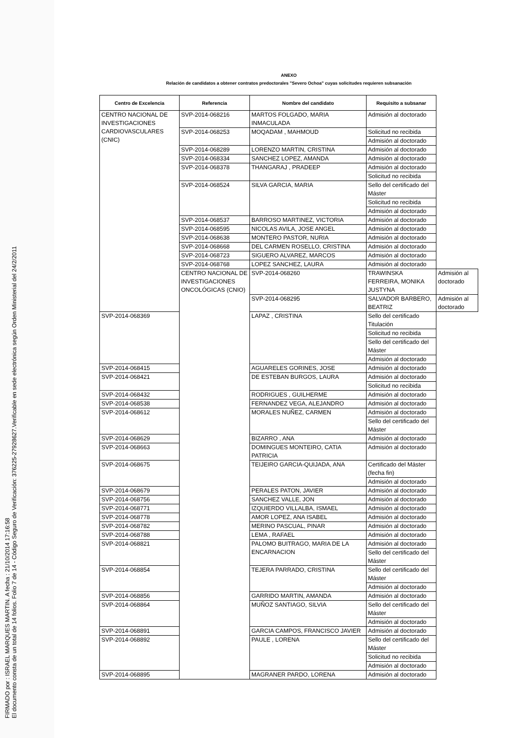FIRMADO por : ISRAEL MARQUES MARTIN. A fecha : 21/10/2014 17:16:58
El documento consta de un total de 14 folios. Folio 7 de 14 - Código Seguro de Verificación: 376225-27928627.Verificable en sede electrónica según Orden Ministerial del 24/2/2011
ANEXO
Relación de candidatos a obtener contratos predoctorales "Severo Ochoa" cuyas solicitudes requieren subsanación
| Centro de Excelencia | Referencia | Nombre del candidato | Requisito a subsanar | |
| --- | --- | --- | --- | --- |
| CENTRO NACIONAL DE INVESTIGACIONES CARDIOVASCULARES (CNIC) | SVP-2014-068216 | MARTOS FOLGADO, MARIA INMACULADA | Admisión al doctorado | |
| | SVP-2014-068253 | MOQADAM , MAHMOUD | Solicitud no recibida | |
| | | | Admisión al doctorado | |
| | SVP-2014-068289 | LORENZO MARTIN, CRISTINA | Admisión al doctorado | |
| | SVP-2014-068334 | SANCHEZ LOPEZ, AMANDA | Admisión al doctorado | |
| | SVP-2014-068378 | THANGARAJ , PRADEEP | Admisión al doctorado | |
| | | | Solicitud no recibida | |
| | SVP-2014-068524 | SILVA GARCIA, MARIA | Sello del certificado del Máster | |
| | | | Solicitud no recibida | |
| | | | Admisión al doctorado | |
| | SVP-2014-068537 | BARROSO MARTINEZ, VICTORIA | Admisión al doctorado | |
| | SVP-2014-068595 | NICOLAS AVILA, JOSE ANGEL | Admisión al doctorado | |
| | SVP-2014-068638 | MONTERO PASTOR, NURIA | Admisión al doctorado | |
| | SVP-2014-068668 | DEL CARMEN ROSELLO, CRISTINA | Admisión al doctorado | |
| | SVP-2014-068723 | SIGUERO ALVAREZ, MARCOS | Admisión al doctorado | |
| | SVP-2014-068768 | LOPEZ SANCHEZ, LAURA | Admisión al doctorado | |
| | CENTRO NACIONAL DE INVESTIGACIONES ONCOLÓGICAS (CNIO) | SVP-2014-068260 | TRAWINSKA FERREIRA, MONIKA JUSTYNA | Admisión al doctorado |
| | | SVP-2014-068295 | SALVADOR BARBERO, BEATRIZ | Admisión al doctorado |
| SVP-2014-068369 | | LAPAZ , CRISTINA | Sello del certificado Titulación | |
| | | | Solicitud no recibida | |
| | | | Sello del certificado del Máster | |
| | | | Admisión al doctorado | |
| SVP-2014-068415 | | AGUARELES GORINES, JOSE | Admisión al doctorado | |
| SVP-2014-068421 | | DE ESTEBAN BURGOS, LAURA | Admisión al doctorado | |
| | | | Solicitud no recibida | |
| SVP-2014-068432 | | RODRIGUES , GUILHERME | Admisión al doctorado | |
| SVP-2014-068538 | | FERNANDEZ VEGA, ALEJANDRO | Admisión al doctorado | |
| SVP-2014-068612 | | MORALES NUÑEZ, CARMEN | Admisión al doctorado | |
| | | | Sello del certificado del Máster | |
| SVP-2014-068629 | | BIZARRO , ANA | Admisión al doctorado | |
| SVP-2014-068663 | | DOMINGUES MONTEIRO, CATIA PATRICIA | Admisión al doctorado | |
| SVP-2014-068675 | | TEIJEIRO GARCIA-QUIJADA, ANA | Certificado del Máster (fecha fin) | |
| | | | Admisión al doctorado | |
| SVP-2014-068679 | | PERALES PATON, JAVIER | Admisión al doctorado | |
| SVP-2014-068756 | | SANCHEZ VALLE, JON | Admisión al doctorado | |
| SVP-2014-068771 | | IZQUIERDO VILLALBA, ISMAEL | Admisión al doctorado | |
| SVP-2014-068778 | | AMOR LOPEZ, ANA ISABEL | Admisión al doctorado | |
| SVP-2014-068782 | | MERINO PASCUAL, PINAR | Admisión al doctorado | |
| SVP-2014-068788 | | LEMA , RAFAEL | Admisión al doctorado | |
| SVP-2014-068821 | | PALOMO BUITRAGO, MARIA DE LA ENCARNACION | Admisión al doctorado | |
| | | | Sello del certificado del Máster | |
| SVP-2014-068854 | | TEJERA PARRADO, CRISTINA | Sello del certificado del Máster | |
| | | | Admisión al doctorado | |
| SVP-2014-068856 | | GARRIDO MARTIN, AMANDA | Admisión al doctorado | |
| SVP-2014-068864 | | MUÑOZ SANTIAGO, SILVIA | Sello del certificado del Máster | |
| | | | Admisión al doctorado | |
| SVP-2014-068891 | | GARCIA CAMPOS, FRANCISCO JAVIER | Admisión al doctorado | |
| SVP-2014-068892 | | PAULE , LORENA | Sello del certificado del Máster | |
| | | | Solicitud no recibida | |
| | | | Admisión al doctorado | |
| SVP-2014-068895 | | MAGRANER PARDO, LORENA | Admisión al doctorado | |